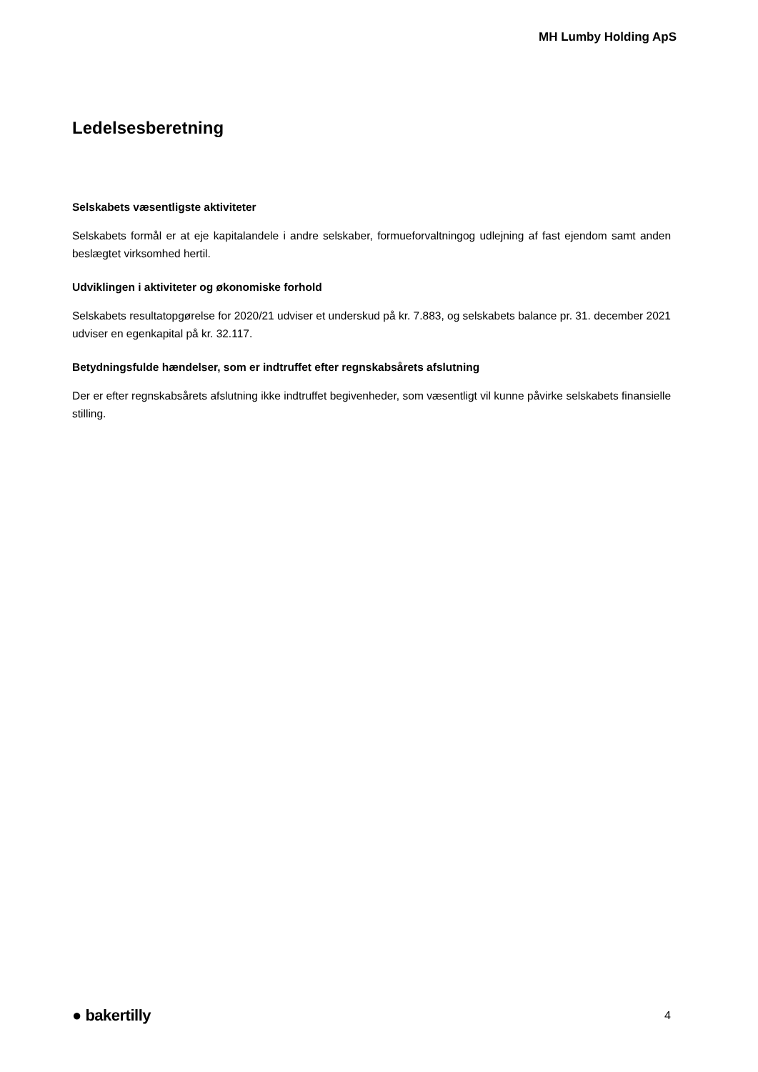MH Lumby Holding ApS
Ledelsesberetning
Selskabets væsentligste aktiviteter
Selskabets formål er at eje kapitalandele i andre selskaber, formueforvaltningog udlejning af fast ejendom samt anden beslægtet virksomhed hertil.
Udviklingen i aktiviteter og økonomiske forhold
Selskabets resultatopgørelse for 2020/21 udviser et underskud på kr. 7.883, og selskabets balance pr. 31. december 2021 udviser en egenkapital på kr. 32.117.
Betydningsfulde hændelser, som er indtruffet efter regnskabsårets afslutning
Der er efter regnskabsårets afslutning ikke indtruffet begivenheder, som væsentligt vil kunne påvirke selskabets finansielle stilling.
● bakertilly 4